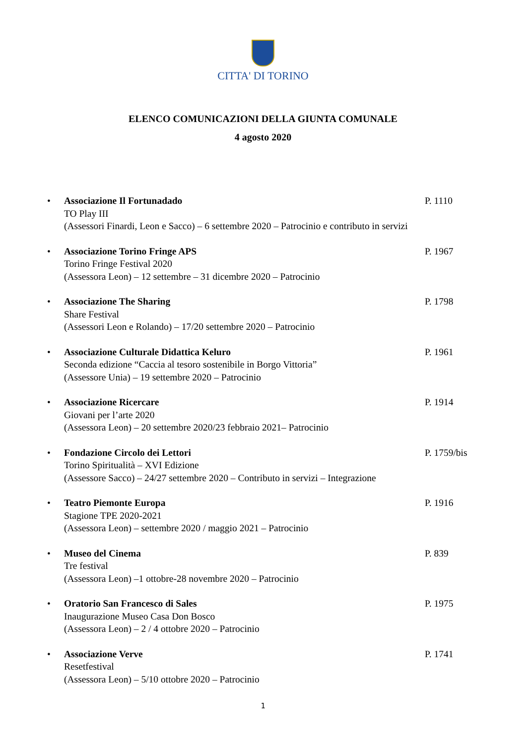CITTA' DI TORINO
ELENCO COMUNICAZIONI DELLA GIUNTA COMUNALE
4 agosto 2020
•
Associazione Il Fortunadado P. 1110
TO Play III
(Assessori Finardi, Leon e Sacco) – 6 settembre 2020 – Patrocinio e contributo in servizi
•
Associazione Torino Fringe APS P. 1967
Torino Fringe Festival 2020
(Assessora Leon) – 12 settembre – 31 dicembre 2020 – Patrocinio
•
Associazione The Sharing P. 1798
Share Festival
(Assessori Leon e Rolando) – 17/20 settembre 2020 – Patrocinio
•
Associazione Culturale Didattica Keluro P. 1961
Seconda edizione “Caccia al tesoro sostenibile in Borgo Vittoria”
(Assessore Unia) – 19 settembre 2020 – Patrocinio
•
Associazione Ricercare P. 1914
Giovani per l’arte 2020
(Assessora Leon) – 20 settembre 2020/23 febbraio 2021– Patrocinio
•
Fondazione Circolo dei Lettori P. 1759/bis
Torino Spiritualità – XVI Edizione
(Assessore Sacco) – 24/27 settembre 2020 – Contributo in servizi – Integrazione
•
Teatro Piemonte Europa P. 1916
Stagione TPE 2020-2021
(Assessora Leon) – settembre 2020 / maggio 2021 – Patrocinio
•
Museo del Cinema P. 839
Tre festival
(Assessora Leon) –1 ottobre-28 novembre 2020 – Patrocinio
•
Oratorio San Francesco di Sales P. 1975
Inaugurazione Museo Casa Don Bosco
(Assessora Leon) – 2 / 4 ottobre 2020 – Patrocinio
•
Associazione Verve P. 1741
Resetfestival
(Assessora Leon) – 5/10 ottobre 2020 – Patrocinio
1